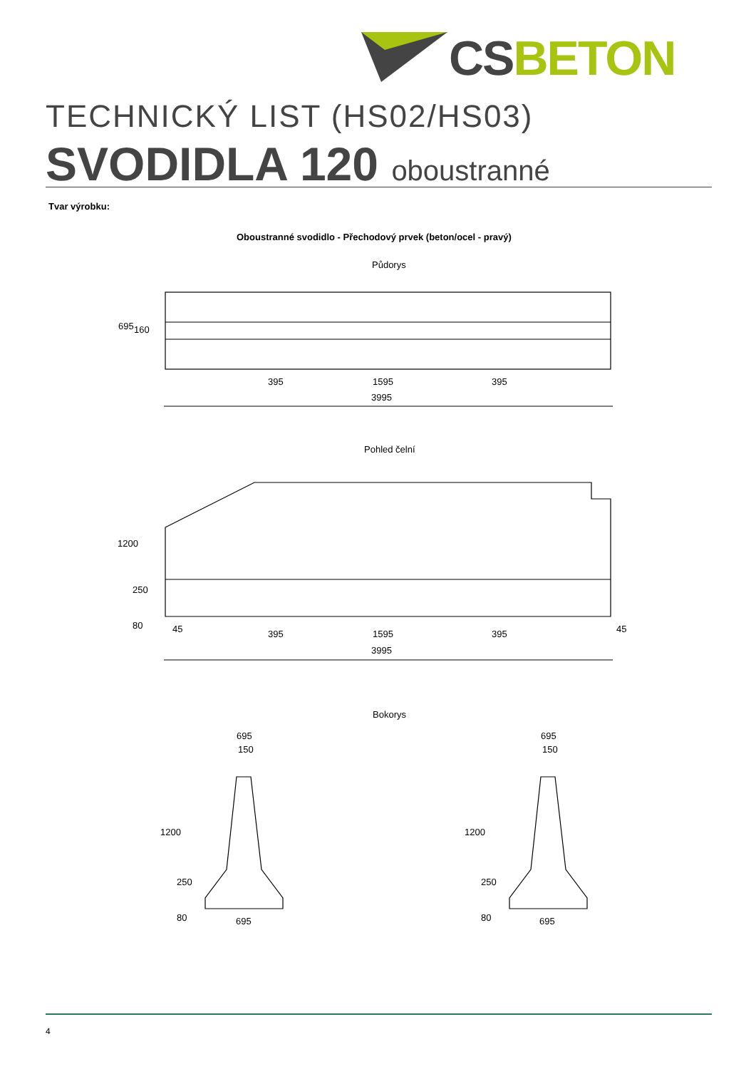CS BETON
TECHNICKÝ LIST (HS02/HS03)
SVODIDLA 120 oboustranné
Tvar výrobku:
Oboustranné svodidlo - Přechodový prvek (beton/ocel - pravý)
Půdorys
695 160
395 1595 395
3995
Pohled čelní
1200
250
80 45 395 1595 395 45
3995
Bokorys
695
150
695
150
1200
250
80
1200
250
80
695 695
4